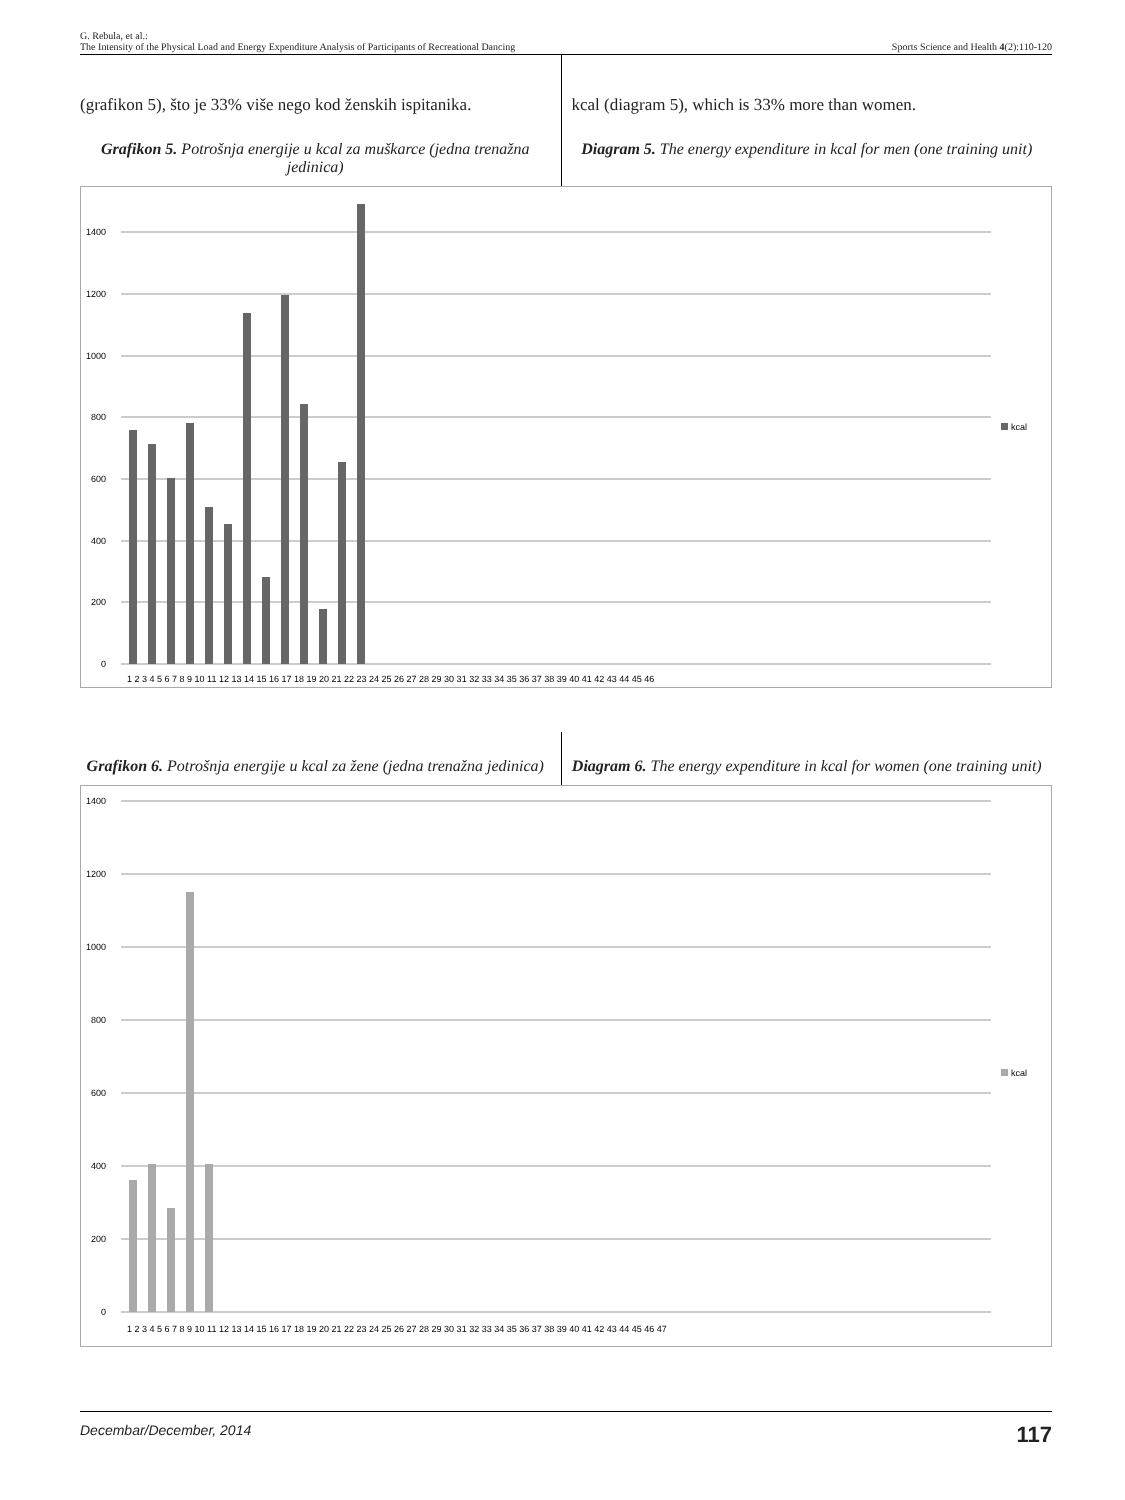G. Rebula, et al.:
The Intensity of the Physical Load and Energy Expenditure Analysis of Participants of Recreational Dancing
Sports Science and Health 4(2):110-120
(grafikon 5), što je 33% više nego kod ženskih ispitanika.
Grafikon 5. Potrošnja energije u kcal za muškarce (jedna trenažna jedinica)
kcal (diagram 5), which is 33% more than women.
Diagram 5. The energy expenditure in kcal for men (one training unit)
1400
1200
1000
800
600
400
200
0
kcal
1 2 3 4 5 6 7 8 9 10 11 12 13 14 15 16 17 18 19 20 21 22 23 24 25 26 27 28 29 30 31 32 33 34 35 36 37 38 39 40 41 42 43 44 45 46
Grafikon 6. Potrošnja energije u kcal za žene (jedna trenažna jedinica)
Diagram 6. The energy expenditure in kcal for women (one training unit)
1400
1200
1000
800
600
400
200
0
kcal
1 2 3 4 5 6 7 8 9 10 11 12 13 14 15 16 17 18 19 20 21 22 23 24 25 26 27 28 29 30 31 32 33 34 35 36 37 38 39 40 41 42 43 44 45 46 47
Decembar/December, 2014 117